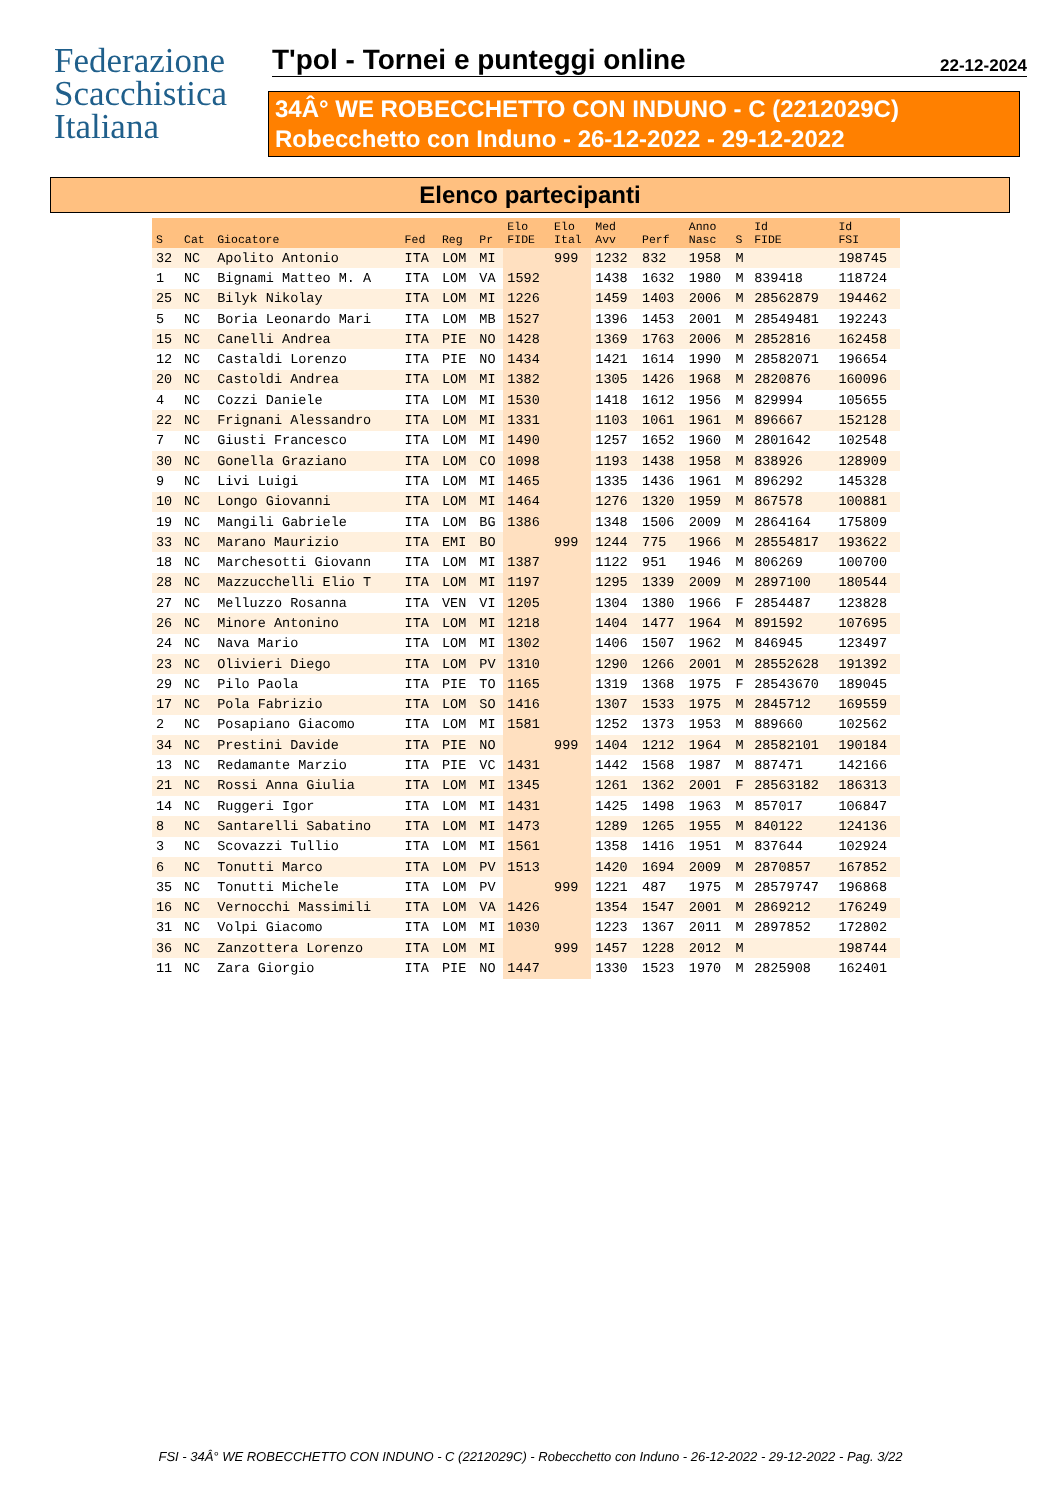Federazione
Scacchistica
Italiana
T'pol - Tornei e punteggi online
22-12-2024
34Â° WE ROBECCHETTO CON INDUNO - C (2212029C)
Robecchetto con Induno - 26-12-2022 - 29-12-2022
Elenco partecipanti
| S | Cat | Giocatore | Fed | Reg | Pr | Elo FIDE | Elo Ital | Med Avv | Perf | Anno Nasc | S | Id FIDE | Id FSI |
| --- | --- | --- | --- | --- | --- | --- | --- | --- | --- | --- | --- | --- | --- |
| 32 | NC | Apolito Antonio | ITA | LOM | MI | | 999 | 1232 | 832 | 1958 | M | | 198745 |
| 1 | NC | Bignami Matteo M. A | ITA | LOM | VA | 1592 | | 1438 | 1632 | 1980 | M | 839418 | 118724 |
| 25 | NC | Bilyk Nikolay | ITA | LOM | MI | 1226 | | 1459 | 1403 | 2006 | M | 28562879 | 194462 |
| 5 | NC | Boria Leonardo Mari | ITA | LOM | MB | 1527 | | 1396 | 1453 | 2001 | M | 28549481 | 192243 |
| 15 | NC | Canelli Andrea | ITA | PIE | NO | 1428 | | 1369 | 1763 | 2006 | M | 2852816 | 162458 |
| 12 | NC | Castaldi Lorenzo | ITA | PIE | NO | 1434 | | 1421 | 1614 | 1990 | M | 28582071 | 196654 |
| 20 | NC | Castoldi Andrea | ITA | LOM | MI | 1382 | | 1305 | 1426 | 1968 | M | 2820876 | 160096 |
| 4 | NC | Cozzi Daniele | ITA | LOM | MI | 1530 | | 1418 | 1612 | 1956 | M | 829994 | 105655 |
| 22 | NC | Frignani Alessandro | ITA | LOM | MI | 1331 | | 1103 | 1061 | 1961 | M | 896667 | 152128 |
| 7 | NC | Giusti Francesco | ITA | LOM | MI | 1490 | | 1257 | 1652 | 1960 | M | 2801642 | 102548 |
| 30 | NC | Gonella Graziano | ITA | LOM | CO | 1098 | | 1193 | 1438 | 1958 | M | 838926 | 128909 |
| 9 | NC | Livi Luigi | ITA | LOM | MI | 1465 | | 1335 | 1436 | 1961 | M | 896292 | 145328 |
| 10 | NC | Longo Giovanni | ITA | LOM | MI | 1464 | | 1276 | 1320 | 1959 | M | 867578 | 100881 |
| 19 | NC | Mangili Gabriele | ITA | LOM | BG | 1386 | | 1348 | 1506 | 2009 | M | 2864164 | 175809 |
| 33 | NC | Marano Maurizio | ITA | EMI | BO | | 999 | 1244 | 775 | 1966 | M | 28554817 | 193622 |
| 18 | NC | Marchesotti Giovann | ITA | LOM | MI | 1387 | | 1122 | 951 | 1946 | M | 806269 | 100700 |
| 28 | NC | Mazzucchelli Elio T | ITA | LOM | MI | 1197 | | 1295 | 1339 | 2009 | M | 2897100 | 180544 |
| 27 | NC | Melluzzo Rosanna | ITA | VEN | VI | 1205 | | 1304 | 1380 | 1966 | F | 2854487 | 123828 |
| 26 | NC | Minore Antonino | ITA | LOM | MI | 1218 | | 1404 | 1477 | 1964 | M | 891592 | 107695 |
| 24 | NC | Nava Mario | ITA | LOM | MI | 1302 | | 1406 | 1507 | 1962 | M | 846945 | 123497 |
| 23 | NC | Olivieri Diego | ITA | LOM | PV | 1310 | | 1290 | 1266 | 2001 | M | 28552628 | 191392 |
| 29 | NC | Pilo Paola | ITA | PIE | TO | 1165 | | 1319 | 1368 | 1975 | F | 28543670 | 189045 |
| 17 | NC | Pola Fabrizio | ITA | LOM | SO | 1416 | | 1307 | 1533 | 1975 | M | 2845712 | 169559 |
| 2 | NC | Posapiano Giacomo | ITA | LOM | MI | 1581 | | 1252 | 1373 | 1953 | M | 889660 | 102562 |
| 34 | NC | Prestini Davide | ITA | PIE | NO | | 999 | 1404 | 1212 | 1964 | M | 28582101 | 190184 |
| 13 | NC | Redamante Marzio | ITA | PIE | VC | 1431 | | 1442 | 1568 | 1987 | M | 887471 | 142166 |
| 21 | NC | Rossi Anna Giulia | ITA | LOM | MI | 1345 | | 1261 | 1362 | 2001 | F | 28563182 | 186313 |
| 14 | NC | Ruggeri Igor | ITA | LOM | MI | 1431 | | 1425 | 1498 | 1963 | M | 857017 | 106847 |
| 8 | NC | Santarelli Sabatino | ITA | LOM | MI | 1473 | | 1289 | 1265 | 1955 | M | 840122 | 124136 |
| 3 | NC | Scovazzi Tullio | ITA | LOM | MI | 1561 | | 1358 | 1416 | 1951 | M | 837644 | 102924 |
| 6 | NC | Tonutti Marco | ITA | LOM | PV | 1513 | | 1420 | 1694 | 2009 | M | 2870857 | 167852 |
| 35 | NC | Tonutti Michele | ITA | LOM | PV | | 999 | 1221 | 487 | 1975 | M | 28579747 | 196868 |
| 16 | NC | Vernocchi Massimili | ITA | LOM | VA | 1426 | | 1354 | 1547 | 2001 | M | 2869212 | 176249 |
| 31 | NC | Volpi Giacomo | ITA | LOM | MI | 1030 | | 1223 | 1367 | 2011 | M | 2897852 | 172802 |
| 36 | NC | Zanzottera Lorenzo | ITA | LOM | MI | | 999 | 1457 | 1228 | 2012 | M | | 198744 |
| 11 | NC | Zara Giorgio | ITA | PIE | NO | 1447 | | 1330 | 1523 | 1970 | M | 2825908 | 162401 |
FSI - 34Â° WE ROBECCHETTO CON INDUNO - C (2212029C) - Robecchetto con Induno - 26-12-2022 - 29-12-2022 - Pag. 3/22